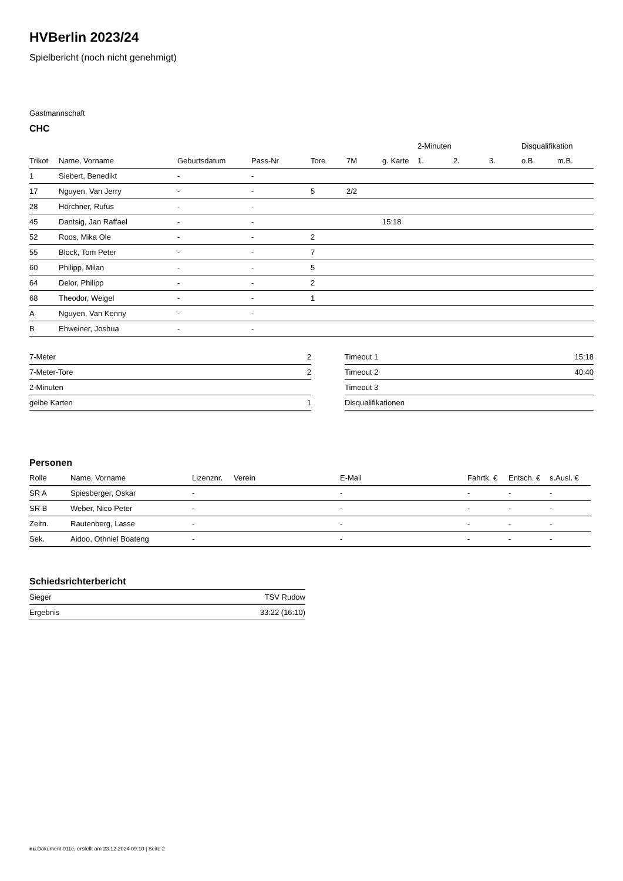HVBerlin 2023/24
Spielbericht (noch nicht genehmigt)
Gastmannschaft
CHC
| | | | | | | | 2-Minuten | | | Disqualifikation | |
| --- | --- | --- | --- | --- | --- | --- | --- | --- | --- | --- | --- |
| Trikot | Name, Vorname | Geburtsdatum | Pass-Nr | Tore | 7M | g. Karte | 1. | 2. | 3. | o.B. | m.B. |
| 1 | Siebert, Benedikt | - | - | | | | | | | | |
| 17 | Nguyen, Van Jerry | - | - | 5 | 2/2 | | | | | | |
| 28 | Hörchner, Rufus | - | - | | | | | | | | |
| 45 | Dantsig, Jan Raffael | - | - | | | 15:18 | | | | | |
| 52 | Roos, Mika Ole | - | - | 2 | | | | | | | |
| 55 | Block, Tom Peter | - | - | 7 | | | | | | | |
| 60 | Philipp, Milan | - | - | 5 | | | | | | | |
| 64 | Delor, Philipp | - | - | 2 | | | | | | | |
| 68 | Theodor, Weigel | - | - | 1 | | | | | | | |
| A | Nguyen, Van Kenny | - | - | | | | | | | | |
| B | Ehweiner, Joshua | - | - | | | | | | | | |
| 7-Meter | 2 |
| 7-Meter-Tore | 2 |
| 2-Minuten | |
| gelbe Karten | 1 |
| Timeout 1 | 15:18 |
| Timeout 2 | 40:40 |
| Timeout 3 | |
| Disqualifikationen | |
Personen
| Rolle | Name, Vorname | Lizenznr. | Verein | E-Mail | Fahrtk. € | Entsch. € | s.Ausl. € |
| --- | --- | --- | --- | --- | --- | --- | --- |
| SR A | Spiesberger, Oskar | - | | - | - | - | - |
| SR B | Weber, Nico Peter | - | | - | - | - | - |
| Zeitn. | Rautenberg, Lasse | - | | - | - | - | - |
| Sek. | Aidoo, Othniel Boateng | - | | - | - | - | - |
Schiedsrichterbericht
| Sieger | TSV Rudow |
| Ergebnis | 33:22 (16:10) |
nu.Dokument 011e, erstellt am 23.12.2024 09:10 | Seite 2